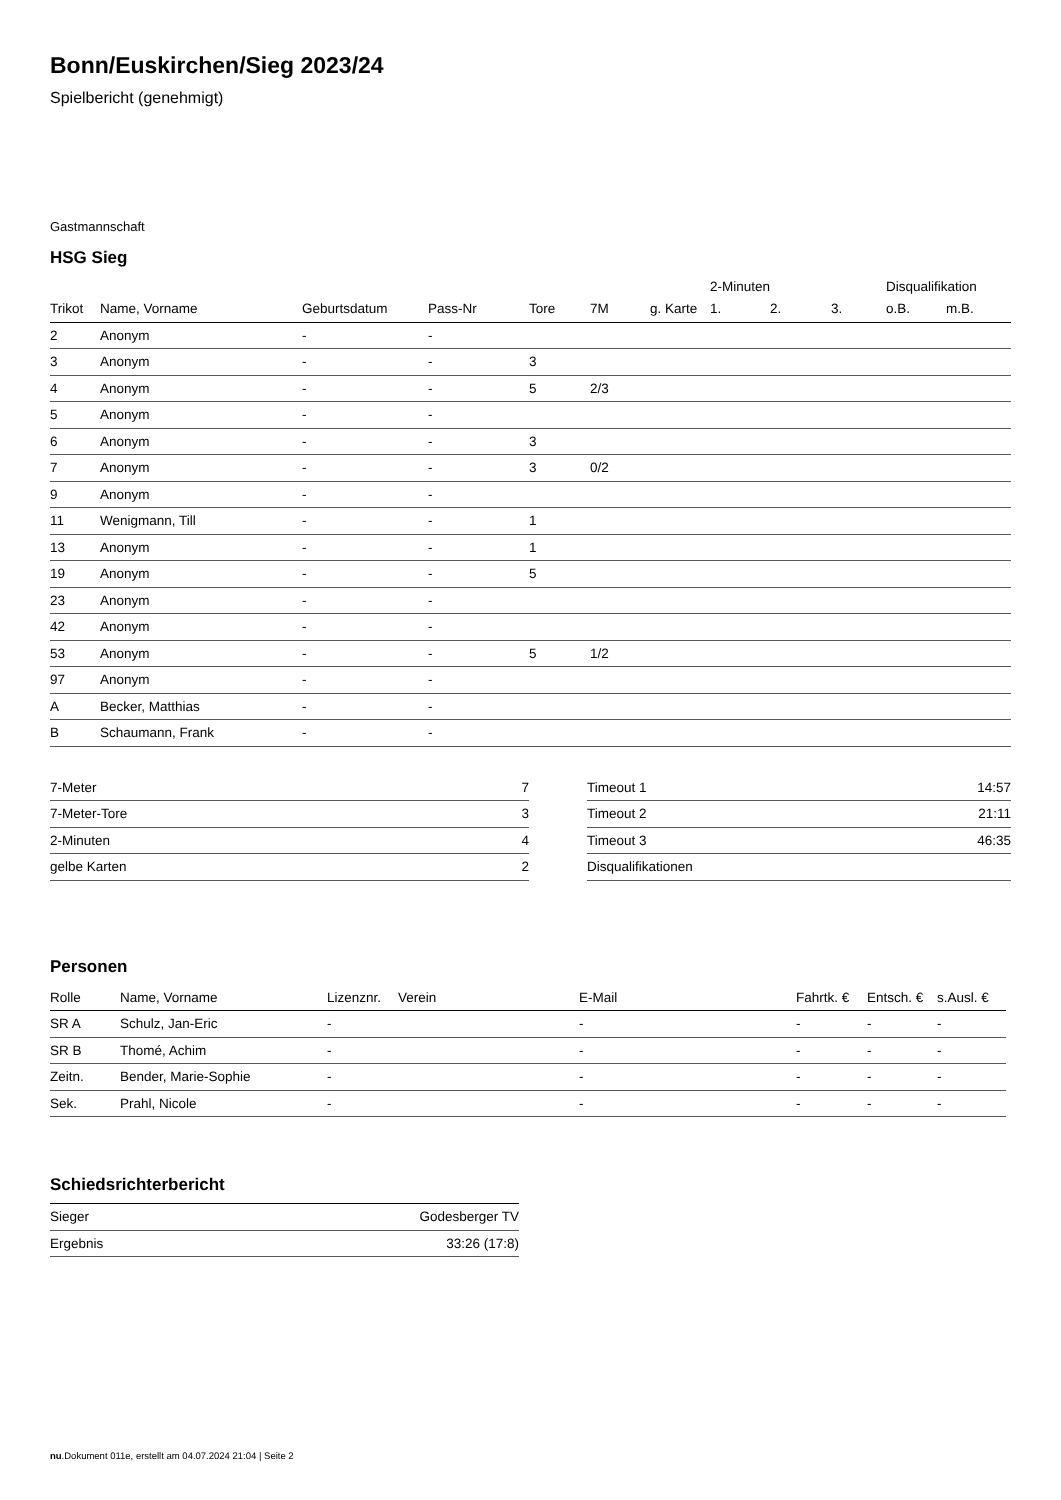Bonn/Euskirchen/Sieg 2023/24
Spielbericht (genehmigt)
Gastmannschaft
HSG Sieg
| | | | | | | | 2-Minuten | | | Disqualifikation | |
| --- | --- | --- | --- | --- | --- | --- | --- | --- | --- | --- | --- |
| Trikot | Name, Vorname | Geburtsdatum | Pass-Nr | Tore | 7M | g. Karte | 1. | 2. | 3. | o.B. | m.B. |
| 2 | Anonym | - | - | | | | | | | | |
| 3 | Anonym | - | - | 3 | | | | | | | |
| 4 | Anonym | - | - | 5 | 2/3 | | | | | | |
| 5 | Anonym | - | - | | | | | | | | |
| 6 | Anonym | - | - | 3 | | | | | | | |
| 7 | Anonym | - | - | 3 | 0/2 | | | | | | |
| 9 | Anonym | - | - | | | | | | | | |
| 11 | Wenigmann, Till | - | - | 1 | | | | | | | |
| 13 | Anonym | - | - | 1 | | | | | | | |
| 19 | Anonym | - | - | 5 | | | | | | | |
| 23 | Anonym | - | - | | | | | | | | |
| 42 | Anonym | - | - | | | | | | | | |
| 53 | Anonym | - | - | 5 | 1/2 | | | | | | |
| 97 | Anonym | - | - | | | | | | | | |
| A | Becker, Matthias | - | - | | | | | | | | |
| B | Schaumann, Frank | - | - | | | | | | | | |
| 7-Meter | 7 |
| 7-Meter-Tore | 3 |
| 2-Minuten | 4 |
| gelbe Karten | 2 |
| Timeout 1 | 14:57 |
| Timeout 2 | 21:11 |
| Timeout 3 | 46:35 |
| Disqualifikationen | |
Personen
| Rolle | Name, Vorname | Lizenznr. | Verein | E-Mail | Fahrtk. € | Entsch. € | s.Ausl. € |
| --- | --- | --- | --- | --- | --- | --- | --- |
| SR A | Schulz, Jan-Eric | - | | - | - | - | - |
| SR B | Thomé, Achim | - | | - | - | - | - |
| Zeitn. | Bender, Marie-Sophie | - | | - | - | - | - |
| Sek. | Prahl, Nicole | - | | - | - | - | - |
Schiedsrichterbericht
| Sieger | Godesberger TV |
| Ergebnis | 33:26 (17:8) |
nu.Dokument 011e, erstellt am 04.07.2024 21:04 | Seite 2